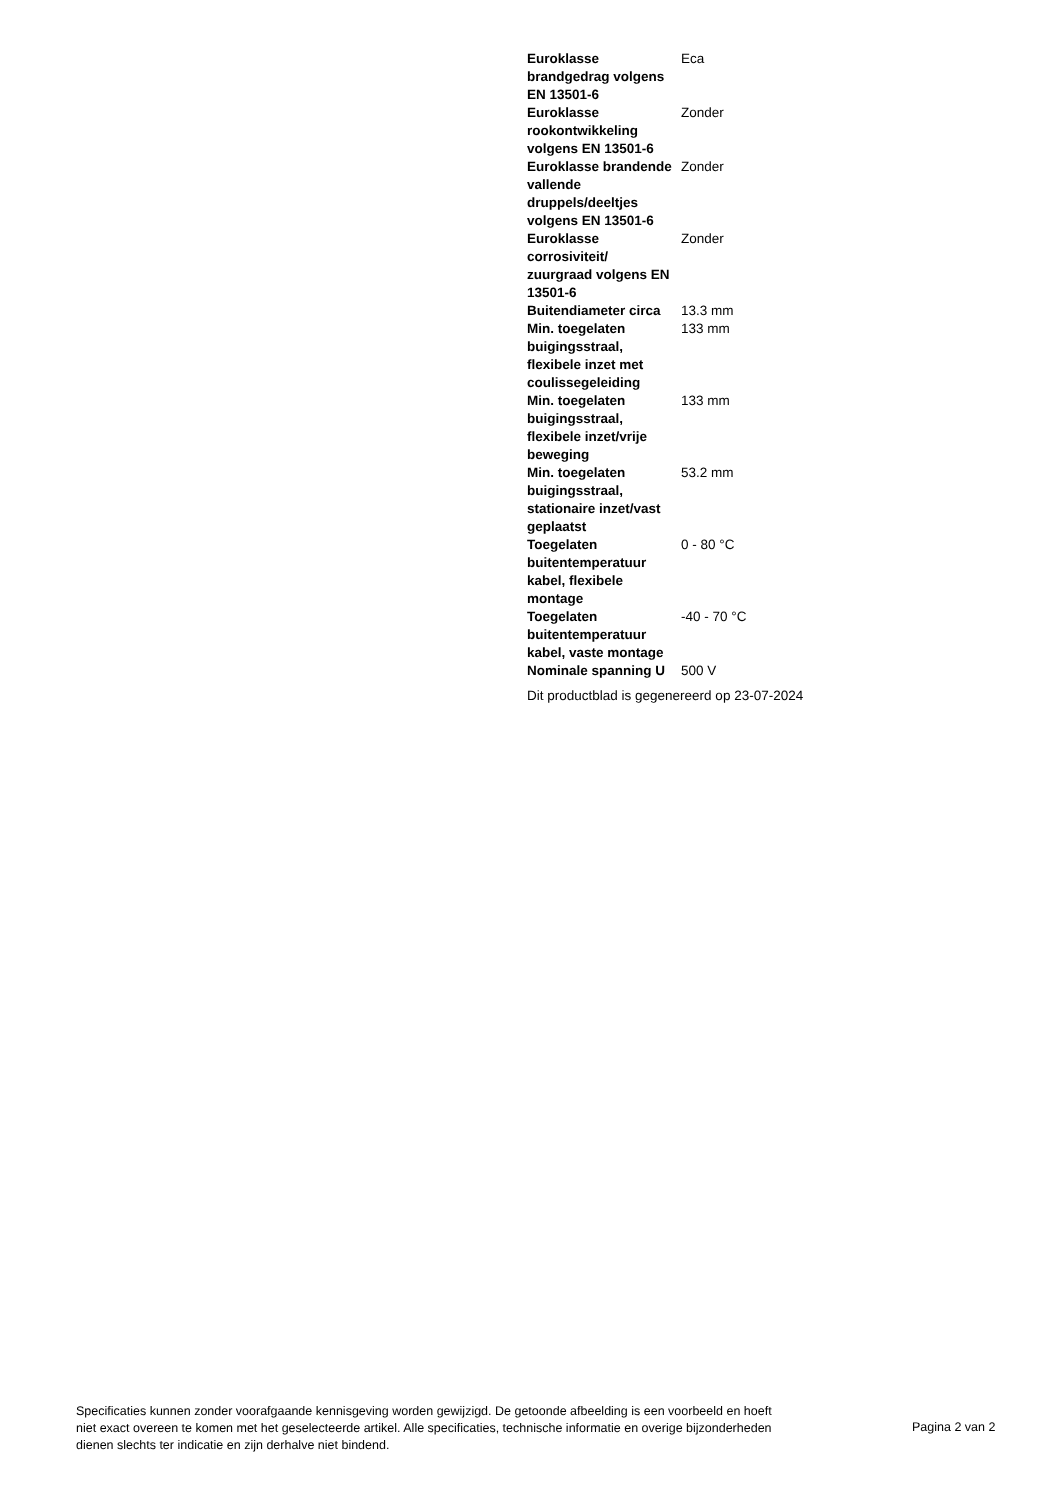| Euroklasse brandgedrag volgens EN 13501-6 | Eca |
| Euroklasse rookontwikkeling volgens EN 13501-6 | Zonder |
| Euroklasse brandende vallende druppels/deeltjes volgens EN 13501-6 | Zonder |
| Euroklasse corrosiviteit/ zuurgraad volgens EN 13501-6 | Zonder |
| Buitendiameter circa | 13.3 mm |
| Min. toegelaten buigingsstraal, flexibele inzet met coulissegeleiding | 133 mm |
| Min. toegelaten buigingsstraal, flexibele inzet/vrije beweging | 133 mm |
| Min. toegelaten buigingsstraal, stationaire inzet/vast geplaatst | 53.2 mm |
| Toegelaten buitentemperatuur kabel, flexibele montage | 0 - 80 °C |
| Toegelaten buitentemperatuur kabel, vaste montage | -40 - 70 °C |
| Nominale spanning U | 500 V |
Dit productblad is gegenereerd op 23-07-2024
Specificaties kunnen zonder voorafgaande kennisgeving worden gewijzigd. De getoonde afbeelding is een voorbeeld en hoeft niet exact overeen te komen met het geselecteerde artikel. Alle specificaties, technische informatie en overige bijzonderheden dienen slechts ter indicatie en zijn derhalve niet bindend.
Pagina 2 van 2